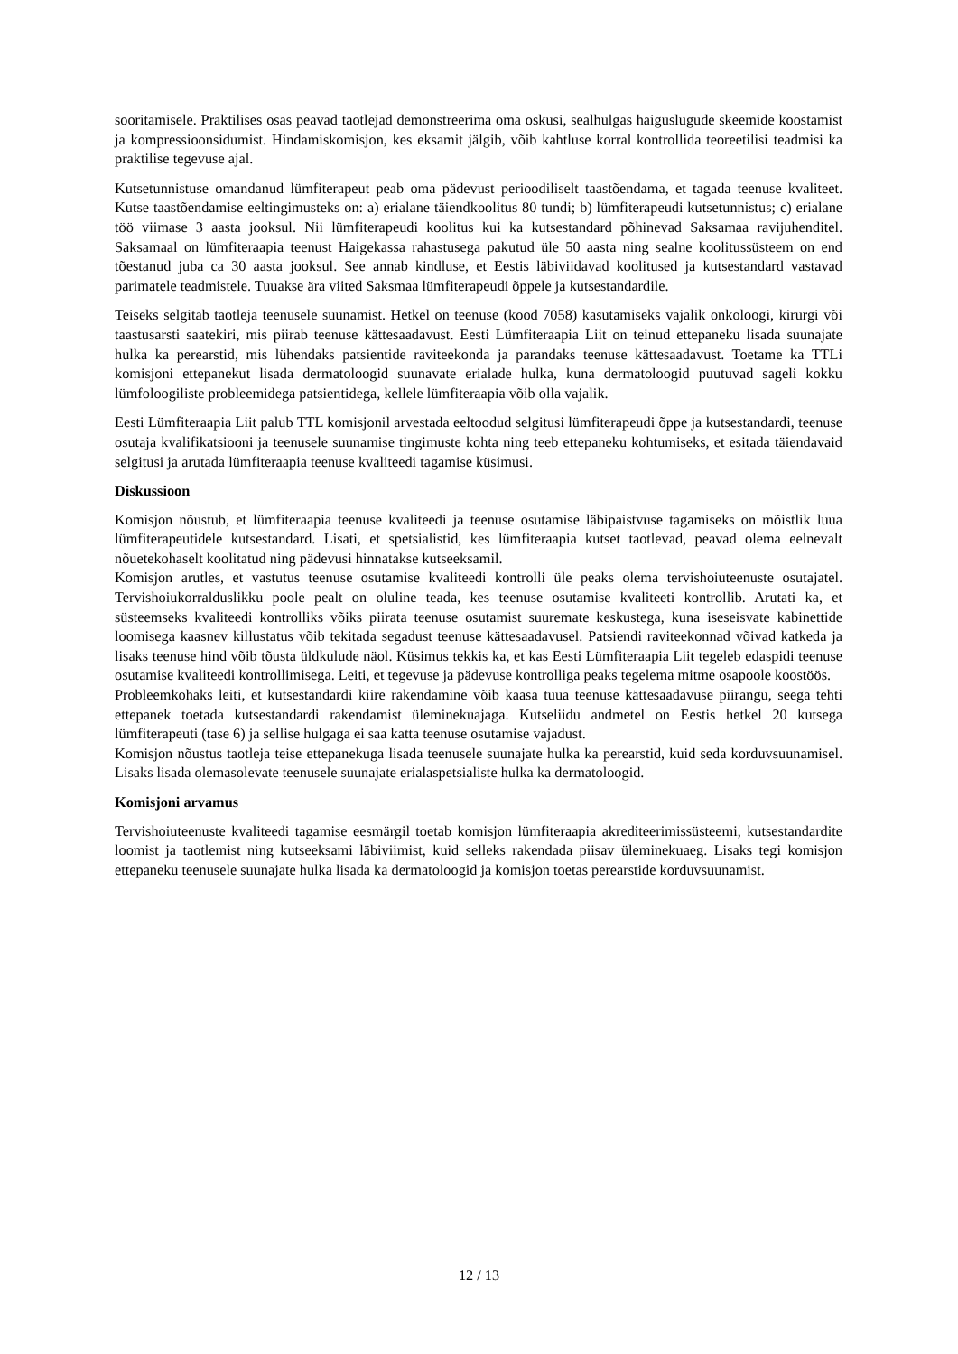sooritamisele. Praktilises osas peavad taotlejad demonstreerima oma oskusi, sealhulgas haiguslugude skeemide koostamist ja kompressioonsidumist. Hindamiskomisjon, kes eksamit jälgib, võib kahtluse korral kontrollida teoreetilisi teadmisi ka praktilise tegevuse ajal.
Kutsetunnistuse omandanud lümfiterapeut peab oma pädevust perioodiliselt taastõendama, et tagada teenuse kvaliteet. Kutse taastõendamise eeltingimusteks on: a) erialane täiendkoolitus 80 tundi; b) lümfiterapeudi kutsetunnistus; c) erialane töö viimase 3 aasta jooksul. Nii lümfiterapeudi koolitus kui ka kutsestandard põhinevad Saksamaa ravijuhenditel. Saksamaal on lümfiteraapia teenust Haigekassa rahastusega pakutud üle 50 aasta ning sealne koolitussüsteem on end tõestanud juba ca 30 aasta jooksul. See annab kindluse, et Eestis läbiviidavad koolitused ja kutsestandard vastavad parimatele teadmistele. Tuuakse ära viited Saksmaa lümfiterapeudi õppele ja kutsestandardile.
Teiseks selgitab taotleja teenusele suunamist. Hetkel on teenuse (kood 7058) kasutamiseks vajalik onkoloogi, kirurgi või taastusarsti saatekiri, mis piirab teenuse kättesaadavust. Eesti Lümfiteraapia Liit on teinud ettepaneku lisada suunajate hulka ka perearstid, mis lühendaks patsientide raviteekonda ja parandaks teenuse kättesaadavust. Toetame ka TTLi komisjoni ettepanekut lisada dermatoloogid suunavate erialade hulka, kuna dermatoloogid puutuvad sageli kokku lümfoloogiliste probleemidega patsientidega, kellele lümfiteraapia võib olla vajalik.
Eesti Lümfiteraapia Liit palub TTL komisjonil arvestada eeltoodud selgitusi lümfiterapeudi õppe ja kutsestandardi, teenuse osutaja kvalifikatsiooni ja teenusele suunamise tingimuste kohta ning teeb ettepaneku kohtumiseks, et esitada täiendavaid selgitusi ja arutada lümfiteraapia teenuse kvaliteedi tagamise küsimusi.
Diskussioon
Komisjon nõustub, et lümfiteraapia teenuse kvaliteedi ja teenuse osutamise läbipaistvuse tagamiseks on mõistlik luua lümfiterapeutidele kutsestandard. Lisati, et spetsialistid, kes lümfiteraapia kutset taotlevad, peavad olema eelnevalt nõuetekohaselt koolitatud ning pädevusi hinnatakse kutseeksamil.
Komisjon arutles, et vastutus teenuse osutamise kvaliteedi kontrolli üle peaks olema tervishoiuteenuste osutajatel. Tervishoiukorralduslikku poole pealt on oluline teada, kes teenuse osutamise kvaliteeti kontrollib. Arutati ka, et süsteemseks kvaliteedi kontrolliks võiks piirata teenuse osutamist suuremate keskustega, kuna iseseisvate kabinettide loomisega kaasnev killustatus võib tekitada segadust teenuse kättesaadavusel. Patsiendi raviteekonnad võivad katkeda ja lisaks teenuse hind võib tõusta üldkulude näol. Küsimus tekkis ka, et kas Eesti Lümfiteraapia Liit tegeleb edaspidi teenuse osutamise kvaliteedi kontrollimisega. Leiti, et tegevuse ja pädevuse kontrolliga peaks tegelema mitme osapoole koostöös.
Probleemkohaks leiti, et kutsestandardi kiire rakendamine võib kaasa tuua teenuse kättesaadavuse piirangu, seega tehti ettepanek toetada kutsestandardi rakendamist üleminekuajaga. Kutseliidu andmetel on Eestis hetkel 20 kutsega lümfiterapeuti (tase 6) ja sellise hulgaga ei saa katta teenuse osutamise vajadust.
Komisjon nõustus taotleja teise ettepanekuga lisada teenusele suunajate hulka ka perearstid, kuid seda korduvsuunamisel. Lisaks lisada olemasolevate teenusele suunajate erialaspetsialiste hulka ka dermatoloogid.
Komisjoni arvamus
Tervishoiuteenuste kvaliteedi tagamise eesmärgil toetab komisjon lümfiteraapia akrediteerimissüsteemi, kutsestandardite loomist ja taotlemist ning kutseeksami läbiviimist, kuid selleks rakendada piisav üleminekuaeg. Lisaks tegi komisjon ettepaneku teenusele suunajate hulka lisada ka dermatoloogid ja komisjon toetas perearstide korduvsuunamist.
12 / 13